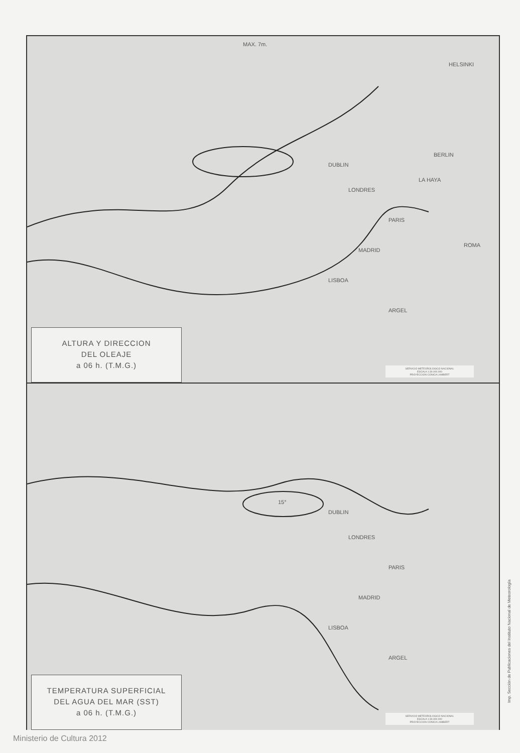MAX. 7m.
DUBLIN
LONDRES
LA HAYA
PARIS
MADRID
LISBOA
ARGEL
HELSINKI
BERLIN
ROMA
ALTURA Y DIRECCION
DEL OLEAJE
a 06 h. (T.M.G.)
SERVICIO METEOROLOGICO NACIONAL
ESCALA 1:30.000.000
PROYECCION CONICA LAMBERT
15°
DUBLIN
LONDRES
PARIS
MADRID
LISBOA
ARGEL
TEMPERATURA SUPERFICIAL
DEL AGUA DEL MAR (SST)
a 06 h. (T.M.G.)
SERVICIO METEOROLOGICO NACIONAL
ESCALA 1:30.000.000
PROYECCION CONICA LAMBERT
Imp. Sección de Publicaciones del Instituto Nacional de Meteorología
Ministerio de Cultura 2012